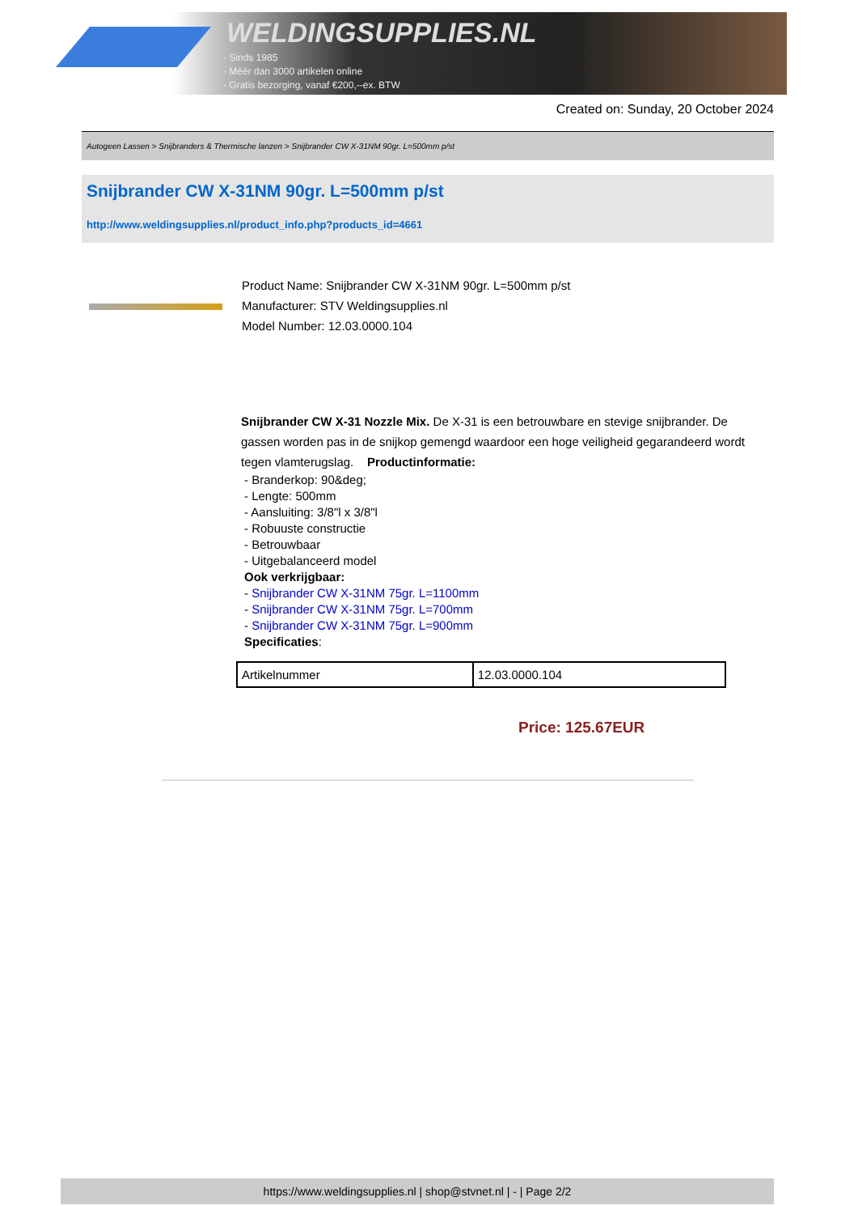WELDINGSUPPLIES.NL
- Sinds 1985
- Méér dan 3000 artikelen online
- Gratis bezorging, vanaf €200,--ex. BTW
Created on: Sunday, 20 October 2024
Autogeen Lassen > Snijbranders & Thermische lanzen > Snijbrander CW X-31NM 90gr. L=500mm p/st
Snijbrander CW X-31NM 90gr. L=500mm p/st
http://www.weldingsupplies.nl/product_info.php?products_id=4661
Product Name: Snijbrander CW X-31NM 90gr. L=500mm p/st
Manufacturer: STV Weldingsupplies.nl
Model Number: 12.03.0000.104
Snijbrander CW X-31 Nozzle Mix. De X-31 is een betrouwbare en stevige snijbrander. De gassen worden pas in de snijkop gemengd waardoor een hoge veiligheid gegarandeerd wordt tegen vlamterugslag. Productinformatie:
- Branderkop: 90&deg;
- Lengte: 500mm
- Aansluiting: 3/8"l x 3/8"l
- Robuuste constructie
- Betrouwbaar
- Uitgebalanceerd model
Ook verkrijgbaar:
- Snijbrander CW X-31NM 75gr. L=1100mm
- Snijbrander CW X-31NM 75gr. L=700mm
- Snijbrander CW X-31NM 75gr. L=900mm
Specificaties:
| Artikelnummer | 12.03.0000.104 |
Price: 125.67EUR
https://www.weldingsupplies.nl | shop@stvnet.nl | - | Page 2/2